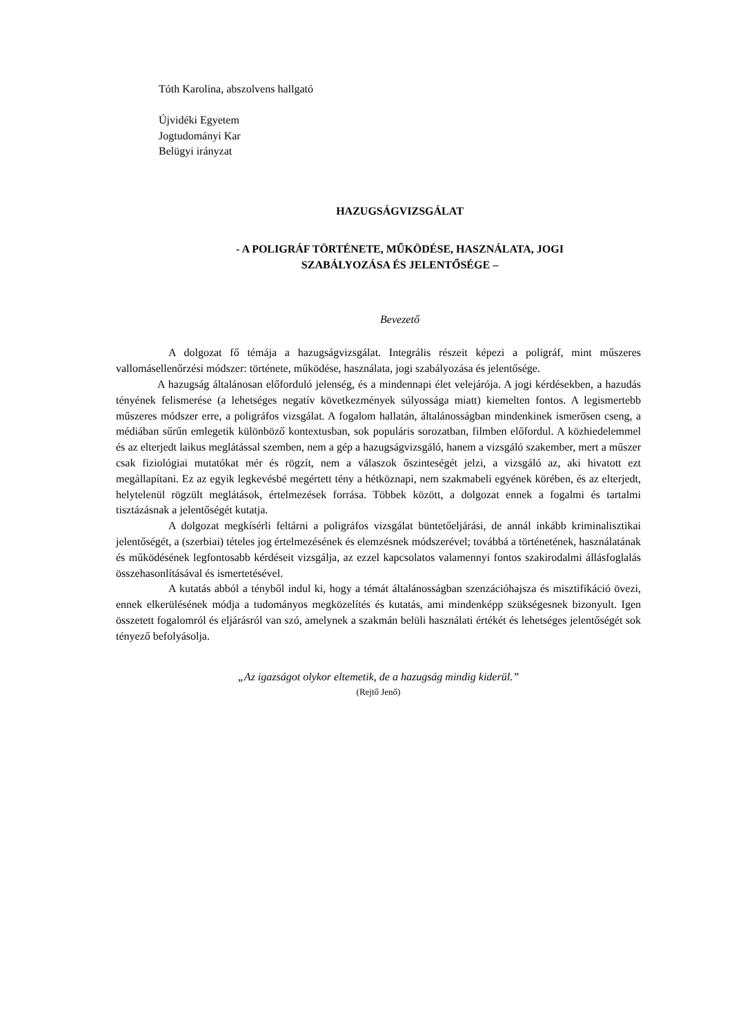Tóth Karolina, abszolvens hallgató
Újvidéki Egyetem
Jogtudományi Kar
Belügyi irányzat
HAZUGSÁGVIZSGÁLAT
- A POLIGRÁF TÖRTÉNETE, MŰKÖDÉSE, HASZNÁLATA, JOGI
SZABÁLYOZÁSA ÉS JELENTŐSÉGE –
Bevezető
A dolgozat fő témája a hazugságvizsgálat. Integrális részeit képezi a poligráf, mint műszeres vallomásellenőrzési módszer: története, működése, használata, jogi szabályozása és jelentősége.
A hazugság általánosan előforduló jelenség, és a mindennapi élet velejárója. A jogi kérdésekben, a hazudás tényének felismerése (a lehetséges negatív következmények súlyossága miatt) kiemelten fontos. A legismertebb műszeres módszer erre, a poligráfos vizsgálat. A fogalom hallatán, általánosságban mindenkinek ismerősen cseng, a médiában sűrűn emlegetik különböző kontextusban, sok populáris sorozatban, filmben előfordul. A közhiedelemmel és az elterjedt laikus meglátással szemben, nem a gép a hazugságvizsgáló, hanem a vizsgáló szakember, mert a műszer csak fiziológiai mutatókat mér és rögzít, nem a válaszok őszinteségét jelzi, a vizsgáló az, aki hivatott ezt megállapítani. Ez az egyik legkevésbé megértett tény a hétköznapi, nem szakmabeli egyének körében, és az elterjedt, helytelenül rögzült meglátások, értelmezések forrása. Többek között, a dolgozat ennek a fogalmi és tartalmi tisztázásnak a jelentőségét kutatja.
A dolgozat megkísérli feltárni a poligráfos vizsgálat büntetőeljárási, de annál inkább kriminalisztikai jelentőségét, a (szerbiai) tételes jog értelmezésének és elemzésnek módszerével; továbbá a történetének, használatának és működésének legfontosabb kérdéseit vizsgálja, az ezzel kapcsolatos valamennyi fontos szakirodalmi állásfoglalás összehasonlításával és ismertetésével.
A kutatás abból a tényből indul ki, hogy a témát általánosságban szenzációhajsza és misztifikáció övezi, ennek elkerülésének módja a tudományos megközelítés és kutatás, ami mindenképp szükségesnek bizonyult. Igen összetett fogalomról és eljárásról van szó, amelynek a szakmán belüli használati értékét és lehetséges jelentőségét sok tényező befolyásolja.
„Az igazságot olykor eltemetik, de a hazugság mindig kiderül.”
(Rejtő Jenő)